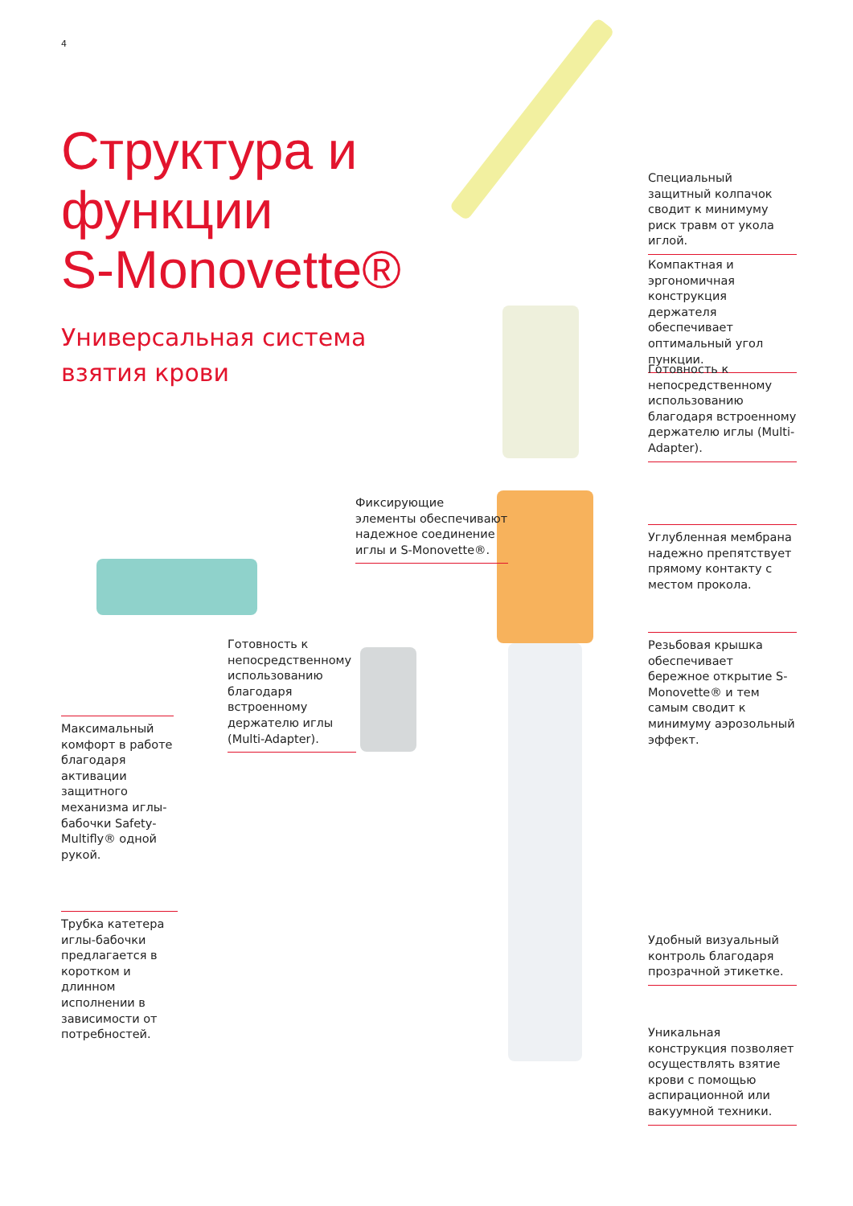4
Структура и
функции
S-Monovette®
Универсальная система
взятия крови
Специальный защитный колпачок сводит к минимуму риск травм от укола иглой.
Компактная и эргономичная конструкция держателя обеспечивает оптимальный угол пункции.
Готовность к непосредственному использованию благодаря встроенному держателю иглы (Multi-Adapter).
Фиксирующие элементы обеспечивают надежное соединение иглы и S-Monovette®.
Углубленная мембрана надежно препятствует прямому контакту с местом прокола.
Резьбовая крышка обеспечивает бережное открытие S-Monovette® и тем самым сводит к минимуму аэрозольный эффект.
Готовность к непосредственному использованию благодаря встроенному держателю иглы (Multi-Adapter).
Максимальный комфорт в работе благодаря активации защитного механизма иглы-бабочки Safety-Multifly® одной рукой.
Трубка катетера иглы-бабочки предлагается в коротком и длинном исполнении в зависимости от потребностей.
Удобный визуальный контроль благодаря прозрачной этикетке.
Уникальная конструкция позволяет осуществлять взятие крови с помощью аспирационной или вакуумной техники.